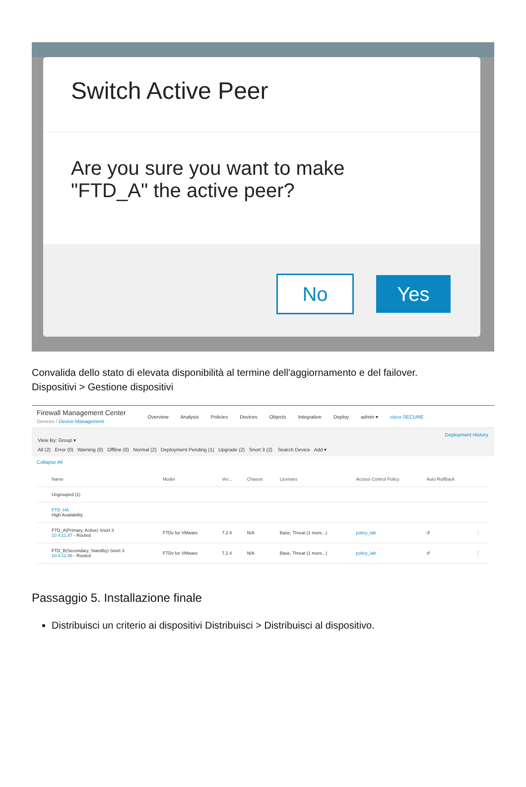Switch Active Peer
Are you sure you want to make
"FTD_A" the active peer?
No Yes
Convalida dello stato di elevata disponibilità al termine dell'aggiornamento e del failover.
Dispositivi > Gestione dispositivi
Firewall Management Center
Devices / Device Management
Overview Analysis Policies Devices Objects Integration Deploy admin ▾ cisco SECURE
Deployment History
View By: Group ▾
All (2) Error (0) Warning (0) Offline (0) Normal (2) Deployment Pending (1) Upgrade (2) Snort 3 (2) Search Device Add ▾
Collapse All
| | Name | Model | Ver... | Chassis | Licenses | Access Control Policy | Auto RollBack | |
| --- | --- | --- | --- | --- | --- | --- | --- | --- |
| | Ungrouped (1) | | | | | | | |
| | FTD_HA High Availability | | | | | | | |
| | FTD_A(Primary, Active) Snort 3 10.4.11.87 - Routed | FTDv for VMware | 7.2.4 | N/A | Base, Threat (1 more...) | policy_lab | ↺ | ⋮ |
| | FTD_B(Secondary, Standby) Snort 3 10.4.11.86 - Routed | FTDv for VMware | 7.2.4 | N/A | Base, Threat (1 more...) | policy_lab | ↺ | ⋮ |
Passaggio 5. Installazione finale
Distribuisci un criterio ai dispositivi Distribuisci > Distribuisci al dispositivo.